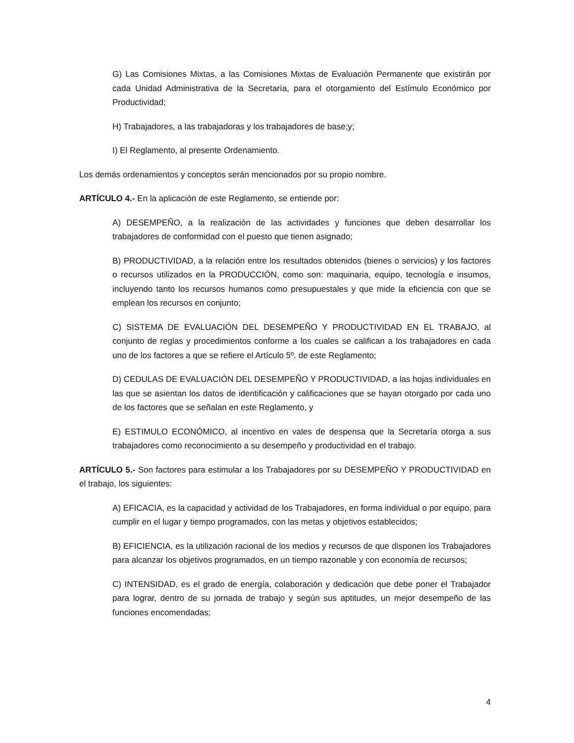G) Las Comisiones Mixtas, a las Comisiones Mixtas de Evaluación Permanente que existirán por cada Unidad Administrativa de la Secretaría, para el otorgamiento del Estímulo Económico por Productividad;
H) Trabajadores, a las trabajadoras y los trabajadores de base;y;
I) El Reglamento, al presente Ordenamiento.
Los demás ordenamientos y conceptos serán mencionados por su propio nombre.
ARTÍCULO 4.- En la aplicación de este Reglamento, se entiende por:
A) DESEMPEÑO, a la realización de las actividades y funciones que deben desarrollar los trabajadores de conformidad con el puesto que tienen asignado;
B) PRODUCTIVIDAD, a la relación entre los resultados obtenidos (bienes o servicios) y los factores o recursos utilizados en la PRODUCCIÓN, como son: maquinaria, equipo, tecnología e insumos, incluyendo tanto los recursos humanos como presupuestales y que mide la eficiencia con que se emplean los recursos en conjunto;
C) SISTEMA DE EVALUACIÓN DEL DESEMPEÑO Y PRODUCTIVIDAD EN EL TRABAJO, al conjunto de reglas y procedimientos conforme a los cuales se califican a los trabajadores en cada uno de los factores a que se refiere el Artículo 5º. de este Reglamento;
D) CEDULAS DE EVALUACIÓN DEL DESEMPEÑO Y PRODUCTIVIDAD, a las hojas individuales en las que se asientan los datos de identificación y calificaciones que se hayan otorgado por cada uno de los factores que se señalan en este Reglamento, y
E) ESTIMULO ECONÓMICO, al incentivo en vales de despensa que la Secretaría otorga a sus trabajadores como reconocimiento a su desempeño y productividad en el trabajo.
ARTÍCULO 5.- Son factores para estimular a los Trabajadores por su DESEMPEÑO Y PRODUCTIVIDAD en el trabajo, los siguientes:
A) EFICACIA, es la capacidad y actividad de los Trabajadores, en forma individual o por equipo, para cumplir en el lugar y tiempo programados, con las metas y objetivos establecidos;
B) EFICIENCIA, es la utilización racional de los medios y recursos de que disponen los Trabajadores para alcanzar los objetivos programados, en un tiempo razonable y con economía de recursos;
C) INTENSIDAD, es el grado de energía, colaboración y dedicación que debe poner el Trabajador para lograr, dentro de su jornada de trabajo y según sus aptitudes, un mejor desempeño de las funciones encomendadas;
4